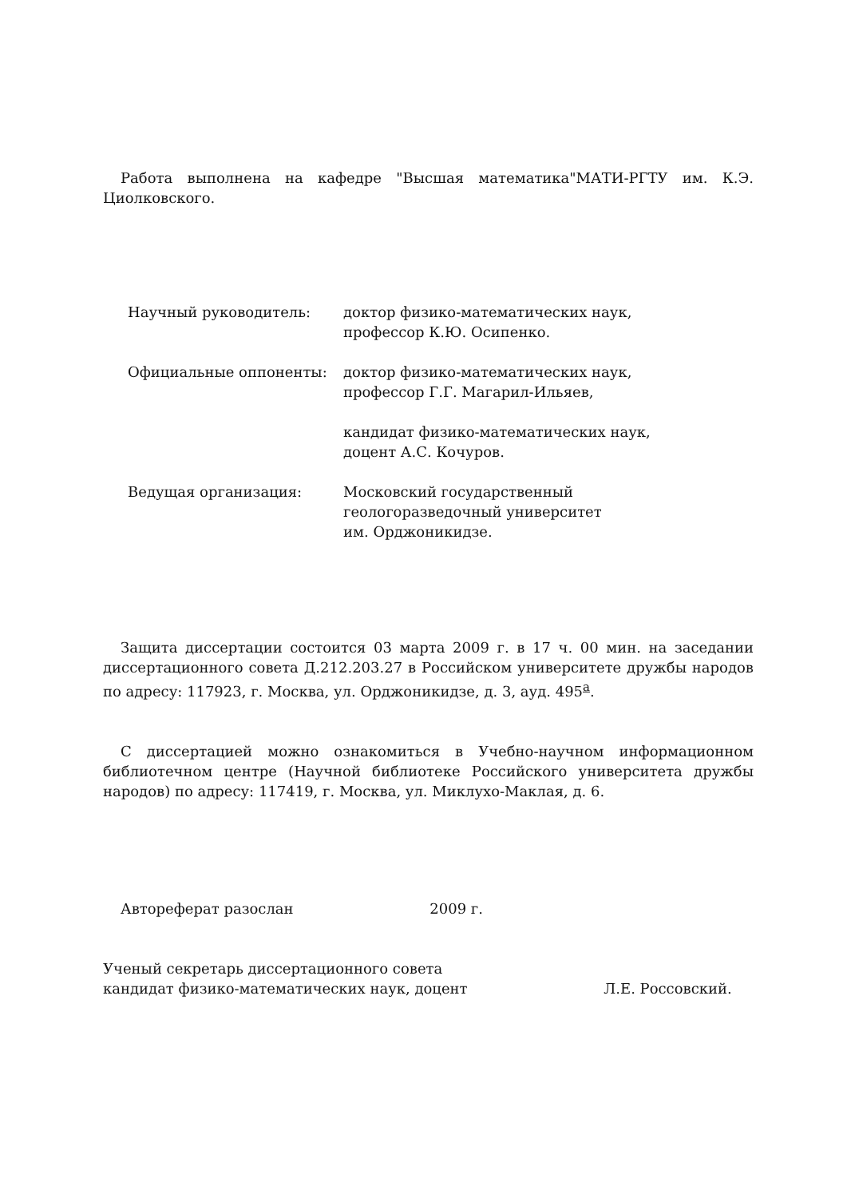Работа выполнена на кафедре "Высшая математика"МАТИ-РГТУ им. К.Э. Циолковского.
| Научный руководитель: | доктор физико-математических наук, профессор К.Ю. Осипенко. |
| Официальные оппоненты: | доктор физико-математических наук, профессор Г.Г. Магарил-Ильяев, кандидат физико-математических наук, доцент А.С. Кочуров. |
| Ведущая организация: | Московский государственный геологоразведочный университет им. Орджоникидзе. |
Защита диссертации состоится 03 марта 2009 г. в 17 ч. 00 мин. на заседании диссертационного совета Д.212.203.27 в Российском университете дружбы народов по адресу: 117923, г. Москва, ул. Орджоникидзе, д. 3, ауд. 495<sup>а</sup>.
С диссертацией можно ознакомиться в Учебно-научном информационном библиотечном центре (Научной библиотеке Российского университета дружбы народов) по адресу: 117419, г. Москва, ул. Миклухо-Маклая, д. 6.
Автореферат разослан 2009 г.
Ученый секретарь диссертационного совета
кандидат физико-математических наук, доцент Л.Е. Россовский.